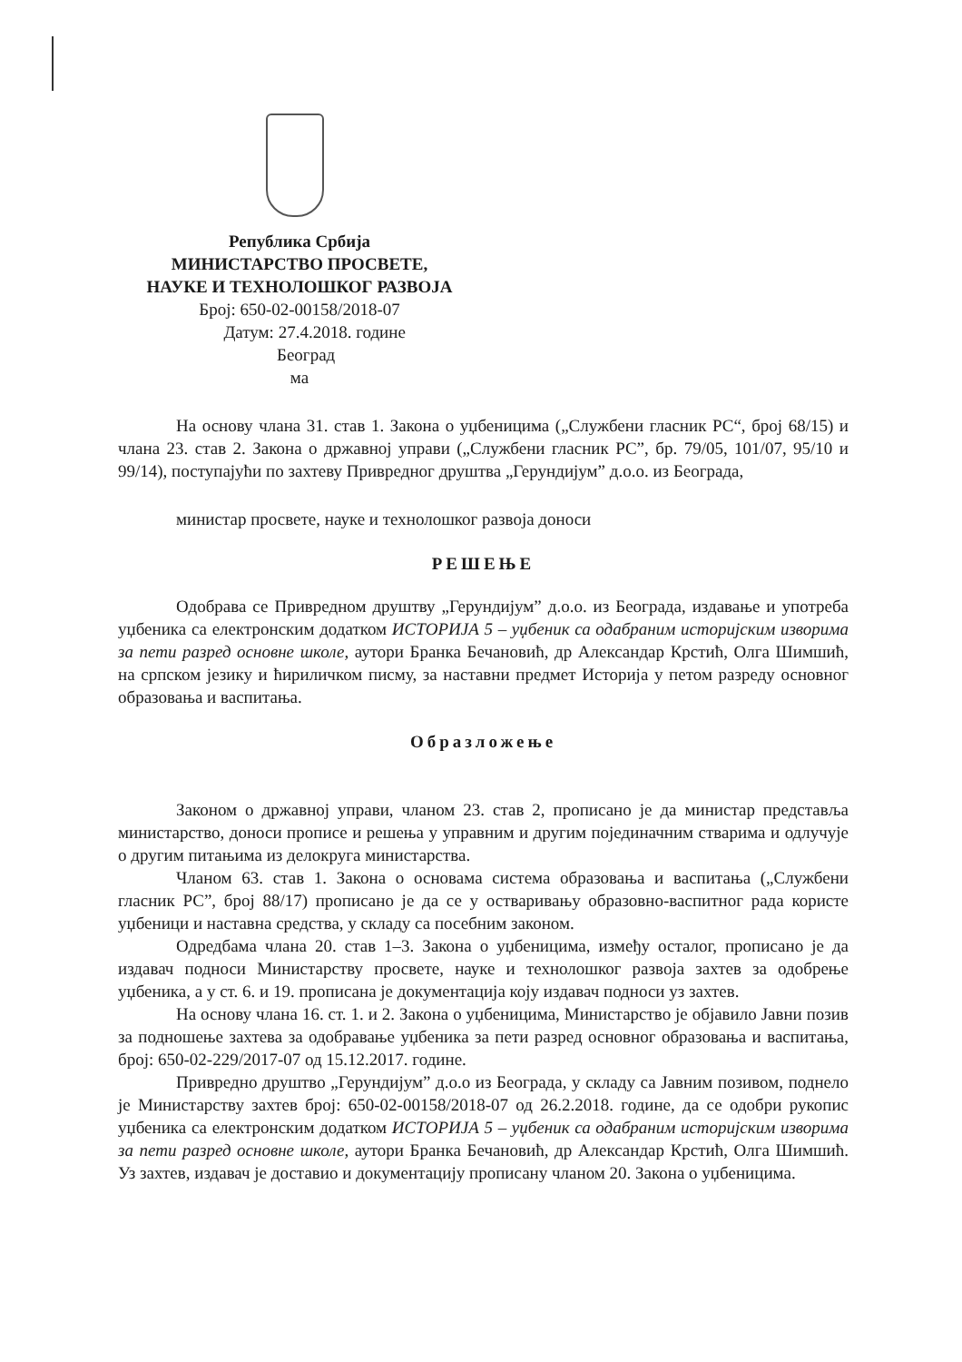Република Србија
МИНИСТАРСТВО ПРОСВЕТЕ,
НАУКЕ И ТЕХНОЛОШКОГ РАЗВОЈА
Број: 650-02-00158/2018-07
Датум: 27.4.2018. године
Београд
ма
На основу члана 31. став 1. Закона о уџбеницима („Службени гласник РС“, број 68/15) и члана 23. став 2. Закона о државној управи („Службени гласник РС”, бр. 79/05, 101/07, 95/10 и 99/14), поступајући по захтеву Привредног друштва „Герундијум” д.о.о. из Београда,
министар просвете, науке и технолошког развоја доноси
РЕШЕЊЕ
Одобрава се Привредном друштву „Герундијум” д.о.о. из Београда, издавање и употреба уџбеника са електронским додатком ИСТОРИЈА 5 – уџбеник са одабраним историјским изворима за пети разред основне школе, аутори Бранка Бечановић, др Александар Крстић, Олга Шимшић, на српском језику и ћириличком писму, за наставни предмет Историја у петом разреду основног образовања и васпитања.
Образложење
Законом о државној управи, чланом 23. став 2, прописано је да министар представља министарство, доноси прописе и решења у управним и другим појединачним стварима и одлучује о другим питањима из делокруга министарства.
Чланом 63. став 1. Закона о основама система образовања и васпитања („Службени гласник РС”, број 88/17) прописано је да се у остваривању образовно-васпитног рада користе уџбеници и наставна средства, у складу са посебним законом.
Одредбама члана 20. став 1–3. Закона о уџбеницима, између осталог, прописано је да издавач подноси Министарству просвете, науке и технолошког развоја захтев за одобрење уџбеника, а у ст. 6. и 19. прописана је документација коју издавач подноси уз захтев.
На основу члана 16. ст. 1. и 2. Закона о уџбеницима, Министарство је објавило Јавни позив за подношење захтева за одобравање уџбеника за пети разред основног образовања и васпитања, број: 650-02-229/2017-07 од 15.12.2017. године.
Привредно друштво „Герундијум” д.о.о из Београда, у складу са Јавним позивом, поднело је Министарству захтев број: 650-02-00158/2018-07 од 26.2.2018. године, да се одобри рукопис уџбеника са електронским додатком ИСТОРИЈА 5 – уџбеник са одабраним историјским изворима за пети разред основне школе, аутори Бранка Бечановић, др Александар Крстић, Олга Шимшић. Уз захтев, издавач је доставио и документацију прописану чланом 20. Закона о уџбеницима.